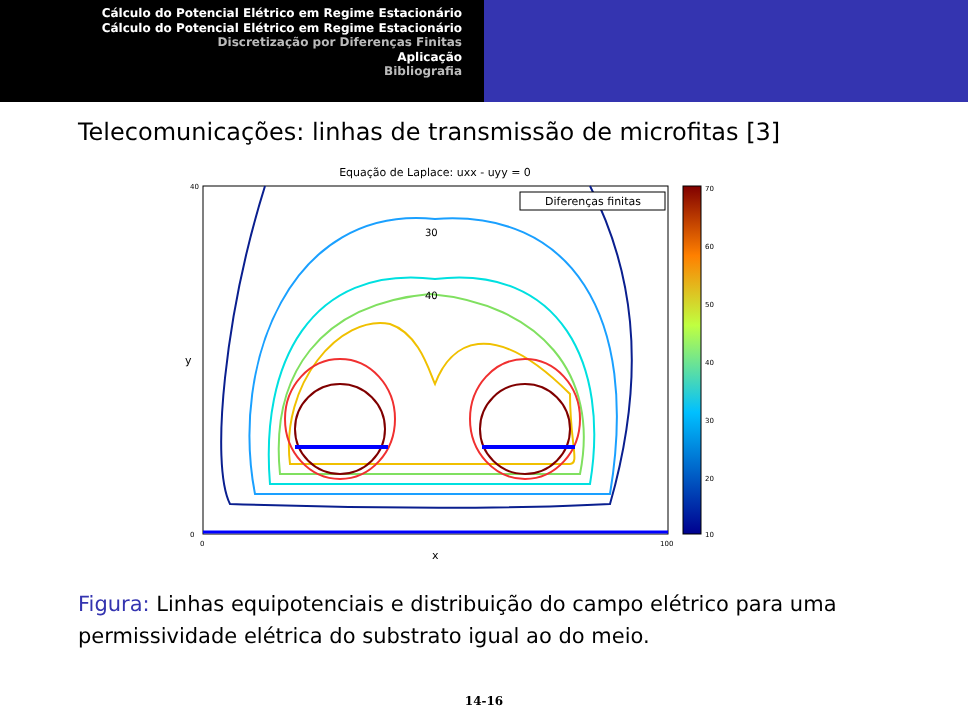Cálculo do Potencial Elétrico em Regime Estacionário
Cálculo do Potencial Elétrico em Regime Estacionário
Discretização por Diferenças Finitas
Aplicação
Bibliografia
Telecomunicações: linhas de transmissão de microfitas [3]
Equação de Laplace: uxx - uyy = 0
y
x
Diferenças finitas
70
60
50
40
30
20
10
0
40
0
100
30
40
Figura: Linhas equipotenciais e distribuição do campo elétrico para uma permissividade elétrica do substrato igual ao do meio.
14-16